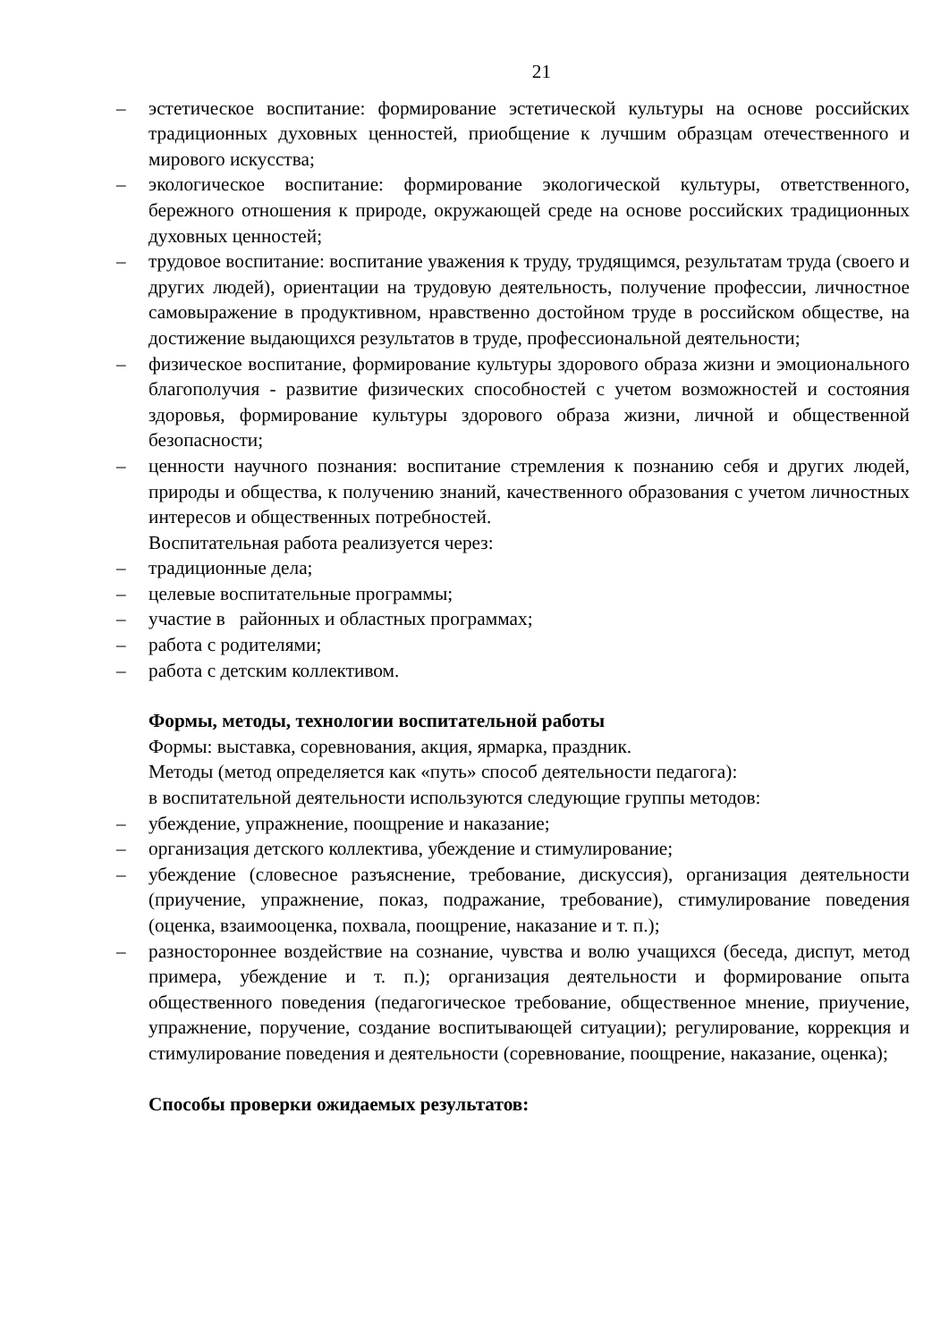21
– эстетическое воспитание: формирование эстетической культуры на основе российских традиционных духовных ценностей, приобщение к лучшим образцам отечественного и мирового искусства;
– экологическое воспитание: формирование экологической культуры, ответственного, бережного отношения к природе, окружающей среде на основе российских традиционных духовных ценностей;
– трудовое воспитание: воспитание уважения к труду, трудящимся, результатам труда (своего и других людей), ориентации на трудовую деятельность, получение профессии, личностное самовыражение в продуктивном, нравственно достойном труде в российском обществе, на достижение выдающихся результатов в труде, профессиональной деятельности;
– физическое воспитание, формирование культуры здорового образа жизни и эмоционального благополучия - развитие физических способностей с учетом возможностей и состояния здоровья, формирование культуры здорового образа жизни, личной и общественной безопасности;
– ценности научного познания: воспитание стремления к познанию себя и других людей, природы и общества, к получению знаний, качественного образования с учетом личностных интересов и общественных потребностей.
Воспитательная работа реализуется через:
– традиционные дела;
– целевые воспитательные программы;
– участие в районных и областных программах;
– работа с родителями;
– работа с детским коллективом.
Формы, методы, технологии воспитательной работы
Формы: выставка, соревнования, акция, ярмарка, праздник.
Методы (метод определяется как «путь» способ деятельности педагога):
в воспитательной деятельности используются следующие группы методов:
– убеждение, упражнение, поощрение и наказание;
– организация детского коллектива, убеждение и стимулирование;
– убеждение (словесное разъяснение, требование, дискуссия), организация деятельности (приучение, упражнение, показ, подражание, требование), стимулирование поведения (оценка, взаимооценка, похвала, поощрение, наказание и т. п.);
– разностороннее воздействие на сознание, чувства и волю учащихся (беседа, диспут, метод примера, убеждение и т. п.); организация деятельности и формирование опыта общественного поведения (педагогическое требование, общественное мнение, приучение, упражнение, поручение, создание воспитывающей ситуации); регулирование, коррекция и стимулирование поведения и деятельности (соревнование, поощрение, наказание, оценка);
Способы проверки ожидаемых результатов: